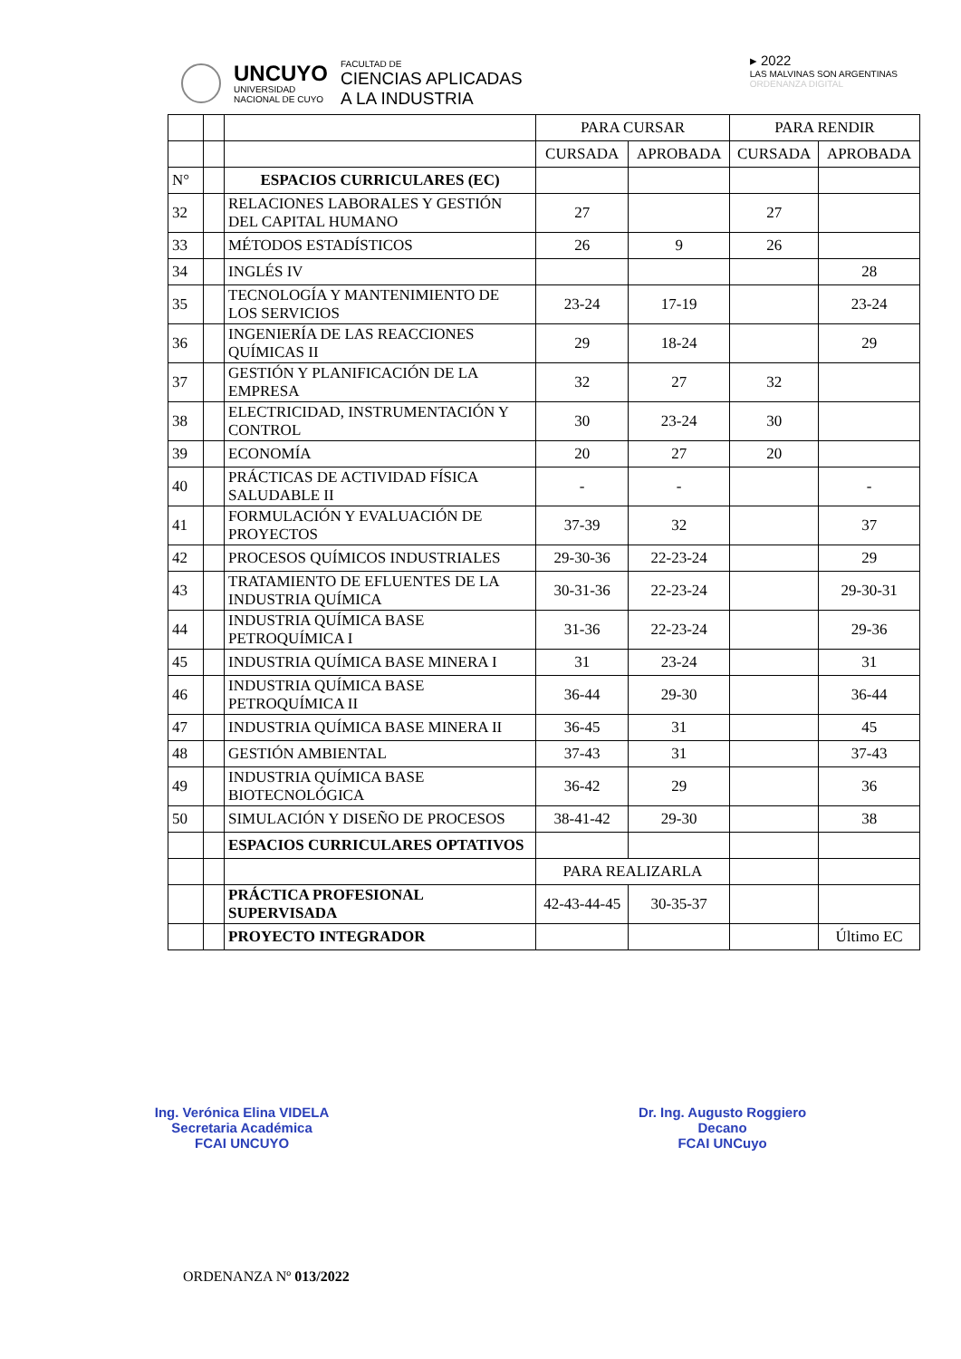UNCUYO
UNIVERSIDAD
NACIONAL DE CUYO
FACULTAD DE
CIENCIAS APLICADAS
A LA INDUSTRIA
▸ 2022
LAS MALVINAS SON ARGENTINAS
ORDENANZA DIGITAL
| | | | PARA CURSAR | | PARA RENDIR | |
| | | | CURSADA | APROBADA | CURSADA | APROBADA |
| N° | | ESPACIOS CURRICULARES (EC) | | | | |
| 32 | | RELACIONES LABORALES Y GESTIÓN DEL CAPITAL HUMANO | 27 | | 27 | |
| 33 | | MÉTODOS ESTADÍSTICOS | 26 | 9 | 26 | |
| 34 | | INGLÉS IV | | | | 28 |
| 35 | | TECNOLOGÍA Y MANTENIMIENTO DE LOS SERVICIOS | 23-24 | 17-19 | | 23-24 |
| 36 | | INGENIERÍA DE LAS REACCIONES QUÍMICAS II | 29 | 18-24 | | 29 |
| 37 | | GESTIÓN Y PLANIFICACIÓN DE LA EMPRESA | 32 | 27 | 32 | |
| 38 | | ELECTRICIDAD, INSTRUMENTACIÓN Y CONTROL | 30 | 23-24 | 30 | |
| 39 | | ECONOMÍA | 20 | 27 | 20 | |
| 40 | | PRÁCTICAS DE ACTIVIDAD FÍSICA SALUDABLE II | - | - | | - |
| 41 | | FORMULACIÓN Y EVALUACIÓN DE PROYECTOS | 37-39 | 32 | | 37 |
| 42 | | PROCESOS QUÍMICOS INDUSTRIALES | 29-30-36 | 22-23-24 | | 29 |
| 43 | | TRATAMIENTO DE EFLUENTES DE LA INDUSTRIA QUÍMICA | 30-31-36 | 22-23-24 | | 29-30-31 |
| 44 | | INDUSTRIA QUÍMICA BASE PETROQUÍMICA I | 31-36 | 22-23-24 | | 29-36 |
| 45 | | INDUSTRIA QUÍMICA BASE MINERA I | 31 | 23-24 | | 31 |
| 46 | | INDUSTRIA QUÍMICA BASE PETROQUÍMICA II | 36-44 | 29-30 | | 36-44 |
| 47 | | INDUSTRIA QUÍMICA BASE MINERA II | 36-45 | 31 | | 45 |
| 48 | | GESTIÓN AMBIENTAL | 37-43 | 31 | | 37-43 |
| 49 | | INDUSTRIA QUÍMICA BASE BIOTECNOLÓGICA | 36-42 | 29 | | 36 |
| 50 | | SIMULACIÓN Y DISEÑO DE PROCESOS | 38-41-42 | 29-30 | | 38 |
| | | ESPACIOS CURRICULARES OPTATIVOS | | | | |
| | | | PARA REALIZARLA | | | |
| | | PRÁCTICA PROFESIONAL SUPERVISADA | 42-43-44-45 | 30-35-37 | | |
| | | PROYECTO INTEGRADOR | | | | Último EC |
Ing. Verónica Elina VIDELA
Secretaria Académica
FCAI UNCUYO
Dr. Ing. Augusto Roggiero
Decano
FCAI UNCuyo
ORDENANZA Nº 013/2022